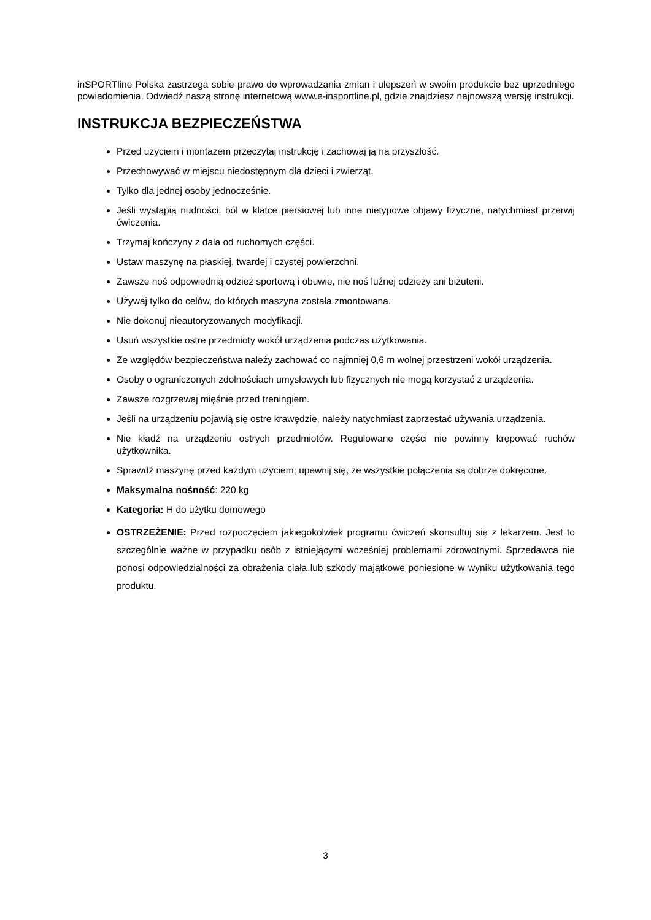inSPORTline Polska zastrzega sobie prawo do wprowadzania zmian i ulepszeń w swoim produkcie bez uprzedniego powiadomienia. Odwiedź naszą stronę internetową www.e-insportline.pl, gdzie znajdziesz najnowszą wersję instrukcji.
INSTRUKCJA BEZPIECZEŃSTWA
Przed użyciem i montażem przeczytaj instrukcję i zachowaj ją na przyszłość.
Przechowywać w miejscu niedostępnym dla dzieci i zwierząt.
Tylko dla jednej osoby jednocześnie.
Jeśli wystąpią nudności, ból w klatce piersiowej lub inne nietypowe objawy fizyczne, natychmiast przerwij ćwiczenia.
Trzymaj kończyny z dala od ruchomych części.
Ustaw maszynę na płaskiej, twardej i czystej powierzchni.
Zawsze noś odpowiednią odzież sportową i obuwie, nie noś luźnej odzieży ani biżuterii.
Używaj tylko do celów, do których maszyna została zmontowana.
Nie dokonuj nieautoryzowanych modyfikacji.
Usuń wszystkie ostre przedmioty wokół urządzenia podczas użytkowania.
Ze względów bezpieczeństwa należy zachować co najmniej 0,6 m wolnej przestrzeni wokół urządzenia.
Osoby o ograniczonych zdolnościach umysłowych lub fizycznych nie mogą korzystać z urządzenia.
Zawsze rozgrzewaj mięśnie przed treningiem.
Jeśli na urządzeniu pojawią się ostre krawędzie, należy natychmiast zaprzestać używania urządzenia.
Nie kładź na urządzeniu ostrych przedmiotów. Regulowane części nie powinny krępować ruchów użytkownika.
Sprawdź maszynę przed każdym użyciem; upewnij się, że wszystkie połączenia są dobrze dokręcone.
Maksymalna nośność: 220 kg
Kategoria: H do użytku domowego
OSTRZEŻENIE: Przed rozpoczęciem jakiegokolwiek programu ćwiczeń skonsultuj się z lekarzem. Jest to szczególnie ważne w przypadku osób z istniejącymi wcześniej problemami zdrowotnymi. Sprzedawca nie ponosi odpowiedzialności za obrażenia ciała lub szkody majątkowe poniesione w wyniku użytkowania tego produktu.
3